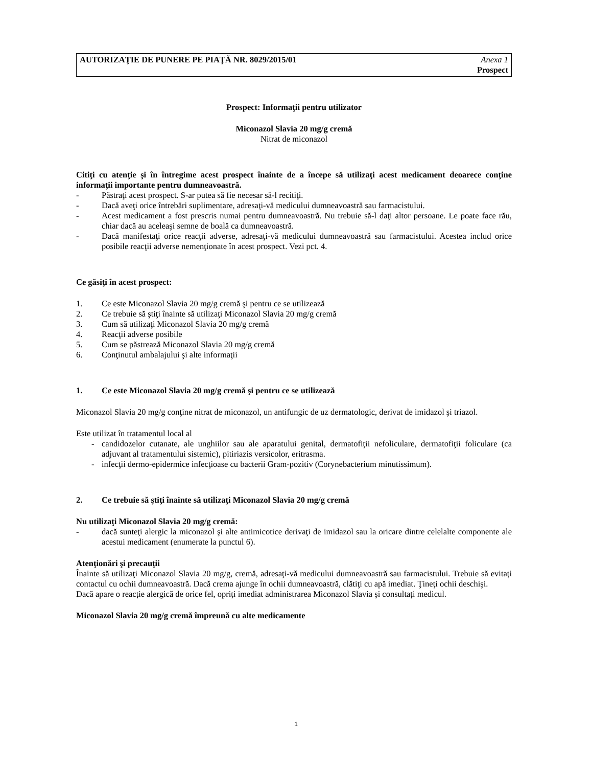AUTORIZAŢIE DE PUNERE PE PIAŢĂ NR. 8029/2015/01 Anexa 1
Prospect
Prospect: Informaţii pentru utilizator
Miconazol Slavia 20 mg/g cremă
Nitrat de miconazol
Citiţi cu atenţie şi în întregime acest prospect înainte de a începe să utilizaţi acest medicament deoarece conţine informaţii importante pentru dumneavoastră.
- Păstraţi acest prospect. S-ar putea să fie necesar să-l recitiţi.
- Dacă aveţi orice întrebări suplimentare, adresaţi-vă medicului dumneavoastră sau farmacistului.
- Acest medicament a fost prescris numai pentru dumneavoastră. Nu trebuie să-l daţi altor persoane. Le poate face rău, chiar dacă au aceleaşi semne de boală ca dumneavoastră.
- Dacă manifestaţi orice reacţii adverse, adresaţi-vă medicului dumneavoastră sau farmacistului. Acestea includ orice posibile reacţii adverse nemenţionate în acest prospect. Vezi pct. 4.
Ce găsiţi în acest prospect:
1. Ce este Miconazol Slavia 20 mg/g cremă şi pentru ce se utilizează
2. Ce trebuie să ştiţi înainte să utilizaţi Miconazol Slavia 20 mg/g cremă
3. Cum să utilizaţi Miconazol Slavia 20 mg/g cremă
4. Reacţii adverse posibile
5. Cum se păstrează Miconazol Slavia 20 mg/g cremă
6. Conţinutul ambalajului şi alte informaţii
1. Ce este Miconazol Slavia 20 mg/g cremă şi pentru ce se utilizează
Miconazol Slavia 20 mg/g conţine nitrat de miconazol, un antifungic de uz dermatologic, derivat de imidazol şi triazol.
Este utilizat în tratamentul local al
- candidozelor cutanate, ale unghiilor sau ale aparatului genital, dermatofiţii nefoliculare, dermatofiţii foliculare (ca adjuvant al tratamentului sistemic), pitiriazis versicolor, eritrasma.
- infecţii dermo-epidermice infecţioase cu bacterii Gram-pozitiv (Corynebacterium minutissimum).
2. Ce trebuie să ştiţi înainte să utilizaţi Miconazol Slavia 20 mg/g cremă
Nu utilizaţi Miconazol Slavia 20 mg/g cremă:
- dacă sunteţi alergic la miconazol şi alte antimicotice derivaţi de imidazol sau la oricare dintre celelalte componente ale acestui medicament (enumerate la punctul 6).
Atenţionări şi precauţii
Înainte să utilizaţi Miconazol Slavia 20 mg/g, cremă, adresaţi-vă medicului dumneavoastră sau farmacistului. Trebuie să evitaţi contactul cu ochii dumneavoastră. Dacă crema ajunge în ochii dumneavoastră, clătiţi cu apă imediat. Ţineţi ochii deschişi.
Dacă apare o reacție alergică de orice fel, opriți imediat administrarea Miconazol Slavia și consultați medicul.
Miconazol Slavia 20 mg/g cremă împreună cu alte medicamente
1